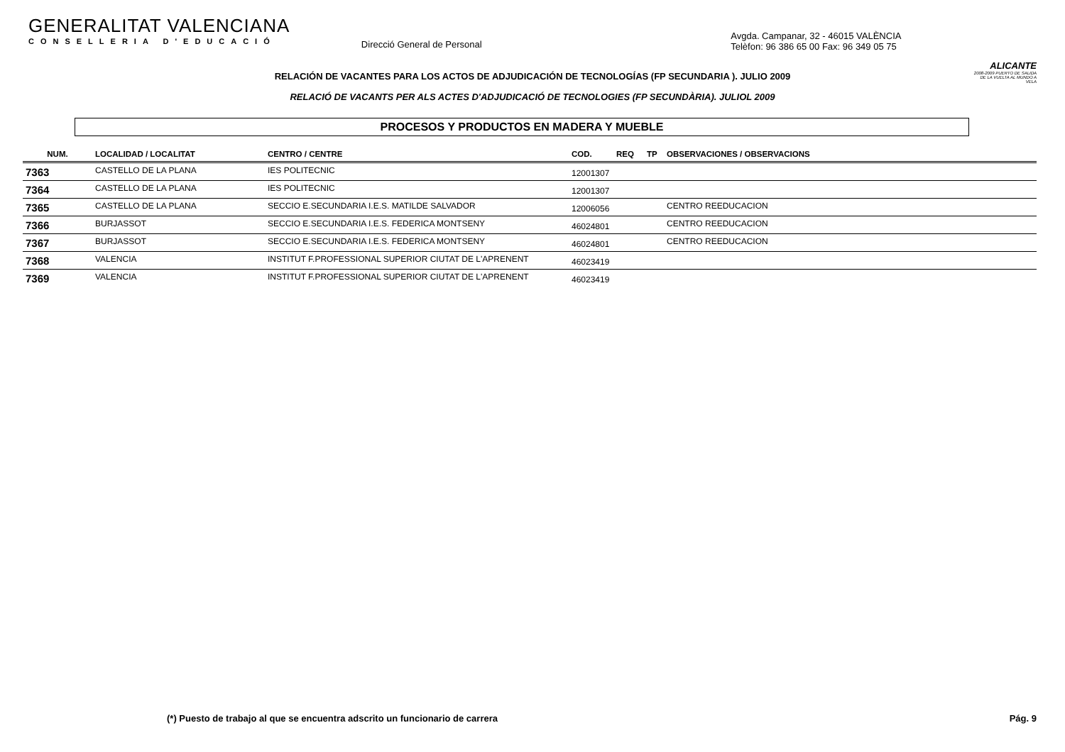GENERALITAT VALENCIANA
CONSELLERIA D'EDUCACIÓ
Direcció General de Personal
Avgda. Campanar, 32 - 46015 VALÈNCIA
Telèfon: 96 386 65 00 Fax: 96 349 05 75
ALICANTE
2008-2009 PUERTO DE SALIDA DE LA VUELTA AL MUNDO A VELA
RELACIÓN DE VACANTES PARA LOS ACTOS DE ADJUDICACIÓN DE TECNOLOGÍAS (FP SECUNDARIA ). JULIO 2009
RELACIÓ DE VACANTS PER ALS ACTES D'ADJUDICACIÓ DE TECNOLOGIES (FP SECUNDÀRIA). JULIOL 2009
PROCESOS Y PRODUCTOS EN MADERA Y MUEBLE
| NUM. | LOCALIDAD / LOCALITAT | CENTRO / CENTRE | COD. | REQ | TP | OBSERVACIONES / OBSERVACIONS |
| --- | --- | --- | --- | --- | --- | --- |
| 7363 | CASTELLO DE LA PLANA | IES POLITECNIC | 12001307 | | | |
| 7364 | CASTELLO DE LA PLANA | IES POLITECNIC | 12001307 | | | |
| 7365 | CASTELLO DE LA PLANA | SECCIO E.SECUNDARIA I.E.S. MATILDE SALVADOR | 12006056 | | | CENTRO REEDUCACION |
| 7366 | BURJASSOT | SECCIO E.SECUNDARIA I.E.S. FEDERICA MONTSENY | 46024801 | | | CENTRO REEDUCACION |
| 7367 | BURJASSOT | SECCIO E.SECUNDARIA I.E.S. FEDERICA MONTSENY | 46024801 | | | CENTRO REEDUCACION |
| 7368 | VALENCIA | INSTITUT F.PROFESSIONAL SUPERIOR CIUTAT DE L'APRENENT | 46023419 | | | |
| 7369 | VALENCIA | INSTITUT F.PROFESSIONAL SUPERIOR CIUTAT DE L'APRENENT | 46023419 | | | |
(*) Puesto de trabajo al que se encuentra adscrito un funcionario de carrera Pág. 9